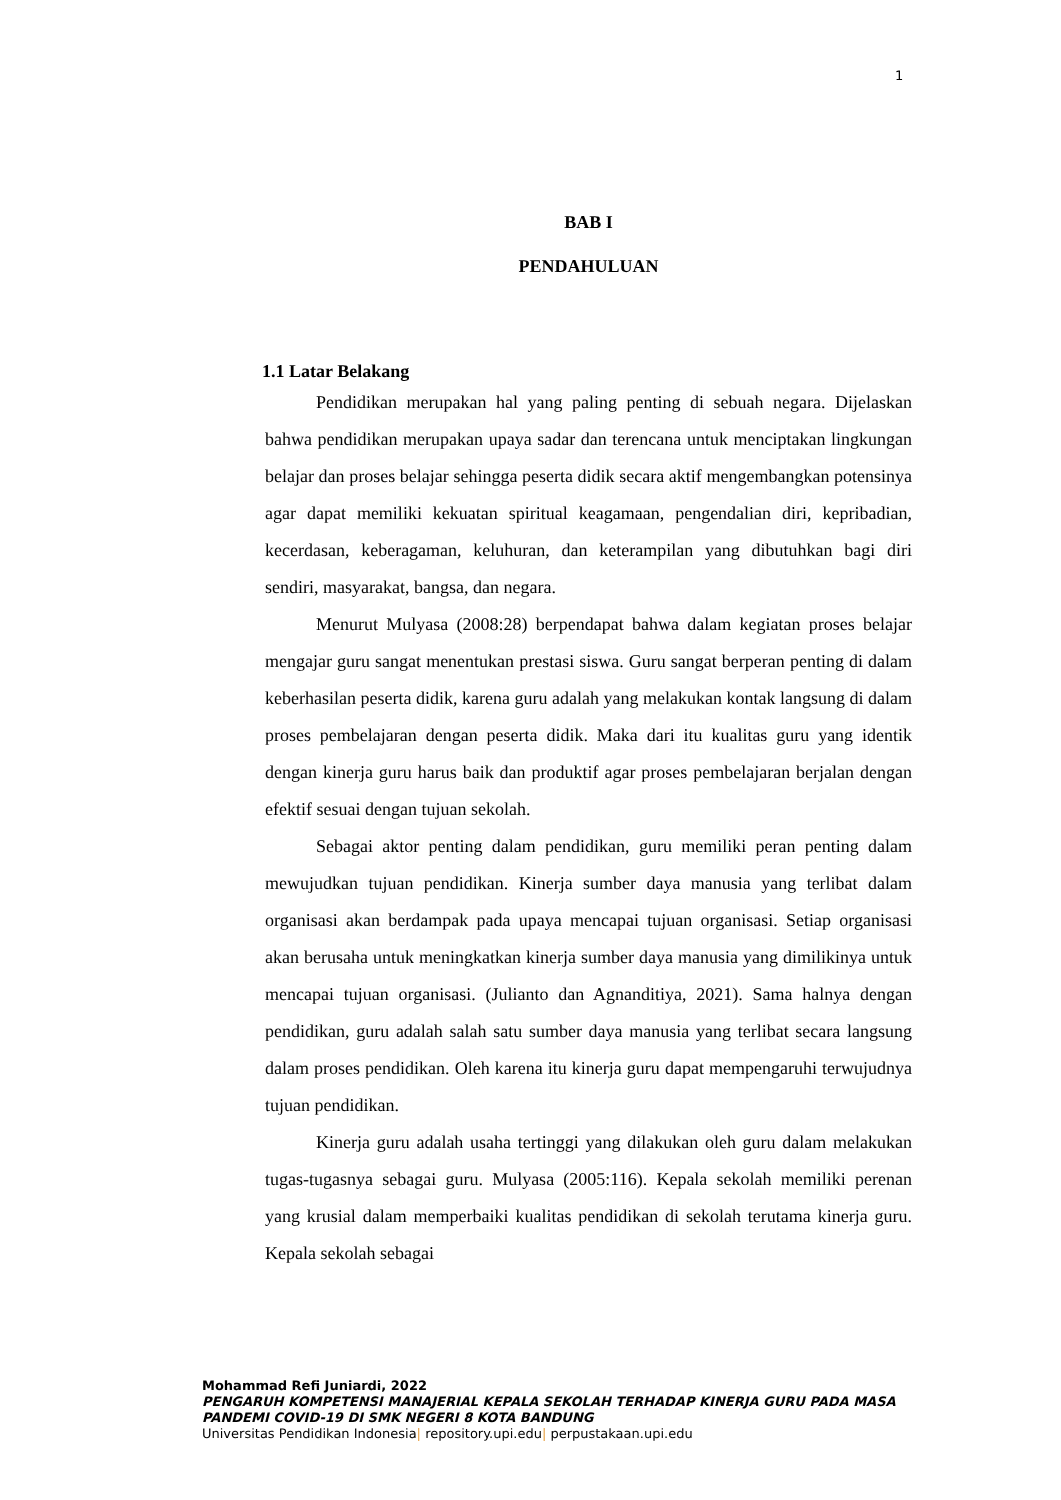1
BAB I
PENDAHULUAN
1.1 Latar Belakang
Pendidikan merupakan hal yang paling penting di sebuah negara. Dijelaskan bahwa pendidikan merupakan upaya sadar dan terencana untuk menciptakan lingkungan belajar dan proses belajar sehingga peserta didik secara aktif mengembangkan potensinya agar dapat memiliki kekuatan spiritual keagamaan, pengendalian diri, kepribadian, kecerdasan, keberagaman, keluhuran, dan keterampilan yang dibutuhkan bagi diri sendiri, masyarakat, bangsa, dan negara.
Menurut Mulyasa (2008:28) berpendapat bahwa dalam kegiatan proses belajar mengajar guru sangat menentukan prestasi siswa. Guru sangat berperan penting di dalam keberhasilan peserta didik, karena guru adalah yang melakukan kontak langsung di dalam proses pembelajaran dengan peserta didik. Maka dari itu kualitas guru yang identik dengan kinerja guru harus baik dan produktif agar proses pembelajaran berjalan dengan efektif sesuai dengan tujuan sekolah.
Sebagai aktor penting dalam pendidikan, guru memiliki peran penting dalam mewujudkan tujuan pendidikan. Kinerja sumber daya manusia yang terlibat dalam organisasi akan berdampak pada upaya mencapai tujuan organisasi. Setiap organisasi akan berusaha untuk meningkatkan kinerja sumber daya manusia yang dimilikinya untuk mencapai tujuan organisasi. (Julianto dan Agnanditiya, 2021). Sama halnya dengan pendidikan, guru adalah salah satu sumber daya manusia yang terlibat secara langsung dalam proses pendidikan. Oleh karena itu kinerja guru dapat mempengaruhi terwujudnya tujuan pendidikan.
Kinerja guru adalah usaha tertinggi yang dilakukan oleh guru dalam melakukan tugas-tugasnya sebagai guru. Mulyasa (2005:116). Kepala sekolah memiliki perenan yang krusial dalam memperbaiki kualitas pendidikan di sekolah terutama kinerja guru. Kepala sekolah sebagai
Mohammad Refi Juniardi, 2022
PENGARUH KOMPETENSI MANAJERIAL KEPALA SEKOLAH TERHADAP KINERJA GURU PADA MASA PANDEMI COVID-19 DI SMK NEGERI 8 KOTA BANDUNG
Universitas Pendidikan Indonesia| repository.upi.edu| perpustakaan.upi.edu